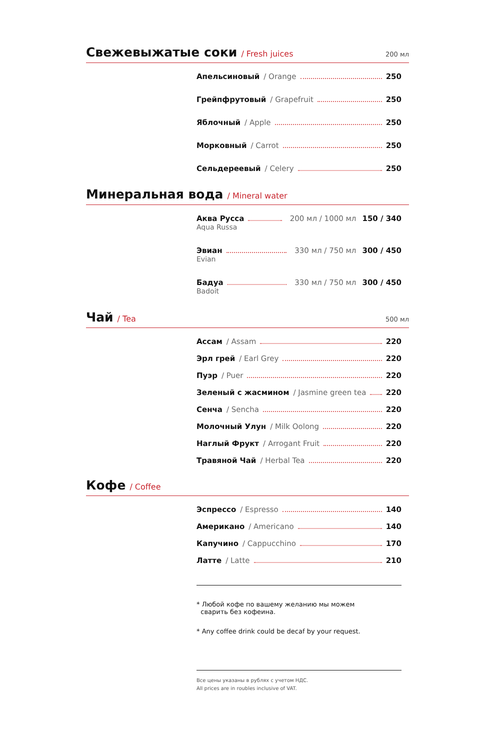Свежевыжатые соки
/ Fresh juices 200 мл
Апельсиновый / Orange 250
Грейпфрутовый / Grapefruit 250
Яблочный / Apple 250
Морковный / Carrot 250
Сельдереевый / Celery 250
Минеральная вода
/ Mineral water
Аква Русса 200 мл / 1000 мл 150 / 340
Aqua Russa
Эвиан 330 мл / 750 мл 300 / 450
Evian
Бадуа 330 мл / 750 мл 300 / 450
Badoit
Чай
/ Tea 500 мл
Ассам / Assam 220
Эрл грей / Earl Grey 220
Пуэр / Puer 220
Зеленый с жасмином / Jasmine green tea 220
Сенча / Sencha 220
Молочный Улун / Milk Oolong 220
Наглый Фрукт / Arrogant Fruit 220
Травяной Чай / Herbal Tea 220
Кофе
/ Coffee
Эспрессо / Espresso 140
Американо / Americano 140
Капучино / Cappucchino 170
Латте / Latte 210
* Любой кофе по вашему желанию мы можем
сварить без кофеина.
* Any coffee drink could be decaf by your request.
Все цены указаны в рублях с учетом НДС.
All prices are in roubles inclusive of VAT.